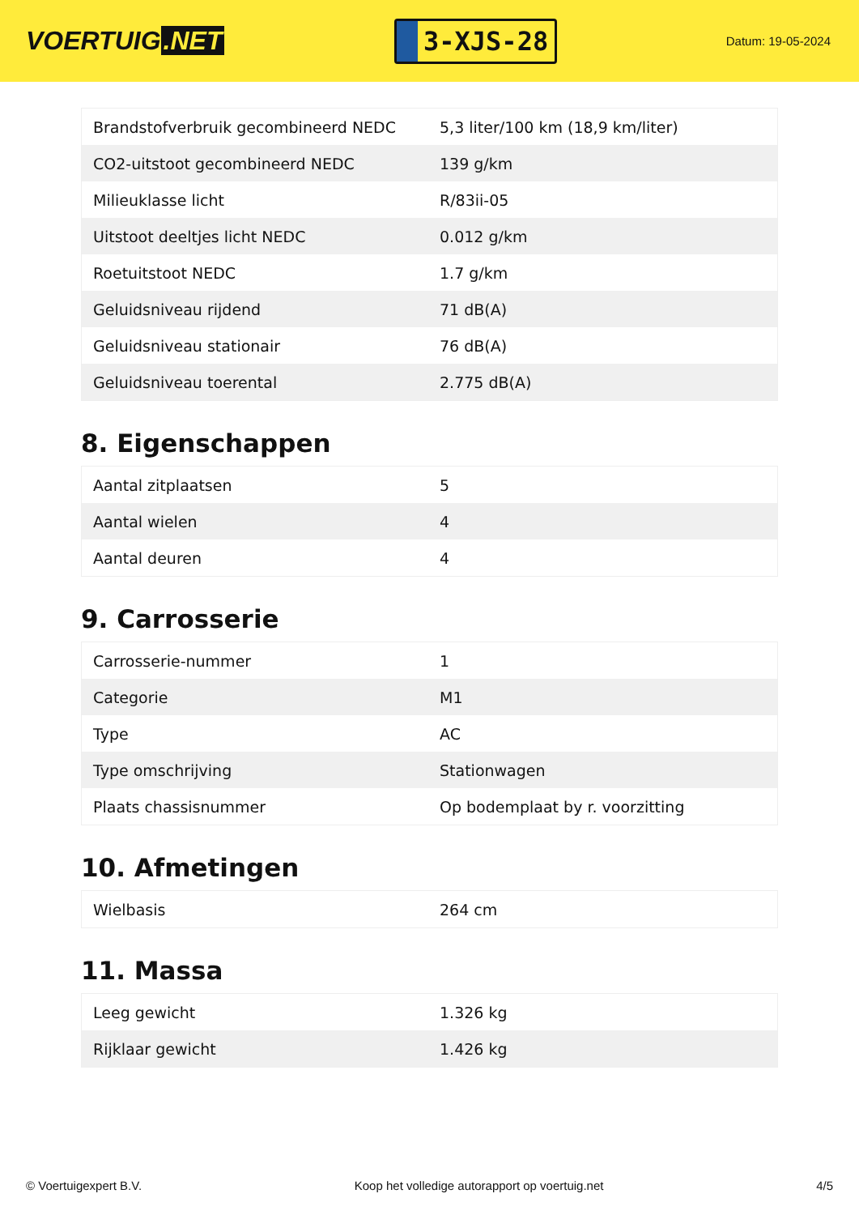VOERTUIG.NET
3-XJS-28
Datum: 19-05-2024
| Brandstofverbruik gecombineerd NEDC | 5,3 liter/100 km (18,9 km/liter) |
| CO2-uitstoot gecombineerd NEDC | 139 g/km |
| Milieuklasse licht | R/83ii-05 |
| Uitstoot deeltjes licht NEDC | 0.012 g/km |
| Roetuitstoot NEDC | 1.7 g/km |
| Geluidsniveau rijdend | 71 dB(A) |
| Geluidsniveau stationair | 76 dB(A) |
| Geluidsniveau toerental | 2.775 dB(A) |
8. Eigenschappen
| Aantal zitplaatsen | 5 |
| Aantal wielen | 4 |
| Aantal deuren | 4 |
9. Carrosserie
| Carrosserie-nummer | 1 |
| Categorie | M1 |
| Type | AC |
| Type omschrijving | Stationwagen |
| Plaats chassisnummer | Op bodemplaat by r. voorzitting |
10. Afmetingen
| Wielbasis | 264 cm |
11. Massa
| Leeg gewicht | 1.326 kg |
| Rijklaar gewicht | 1.426 kg |
© Voertuigexpert B.V. Koop het volledige autorapport op voertuig.net 4/5